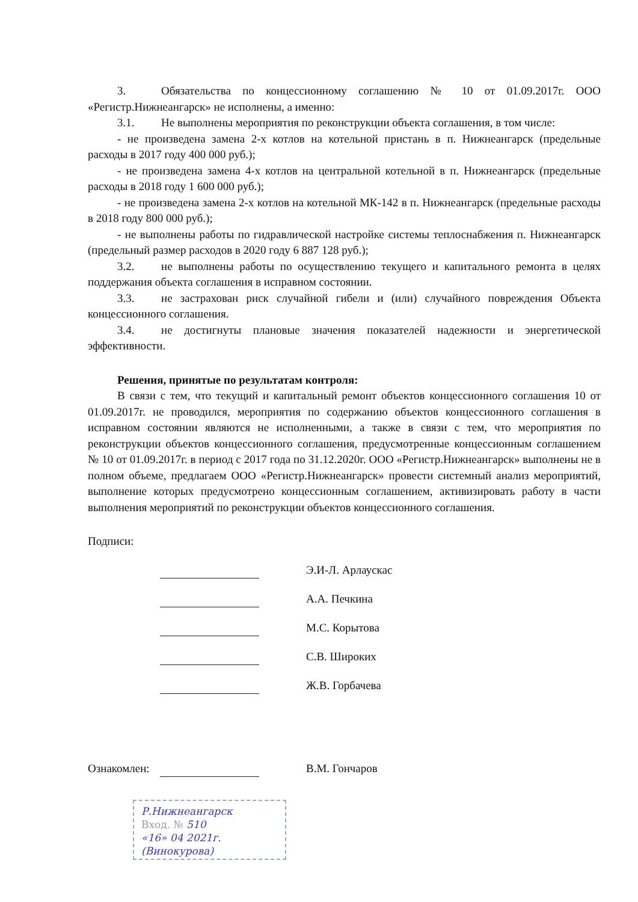3. Обязательства по концессионному соглашению № 10 от 01.09.2017г. ООО «Регистр.Нижнеангарск» не исполнены, а именно:
3.1. Не выполнены мероприятия по реконструкции объекта соглашения, в том числе:
- не произведена замена 2-х котлов на котельной пристань в п. Нижнеангарск (предельные расходы в 2017 году 400 000 руб.);
- не произведена замена 4-х котлов на центральной котельной в п. Нижнеангарск (предельные расходы в 2018 году 1 600 000 руб.);
- не произведена замена 2-х котлов на котельной МК-142 в п. Нижнеангарск (предельные расходы в 2018 году 800 000 руб.);
- не выполнены работы по гидравлической настройке системы теплоснабжения п. Нижнеангарск (предельный размер расходов в 2020 году 6 887 128 руб.);
3.2. не выполнены работы по осуществлению текущего и капитального ремонта в целях поддержания объекта соглашения в исправном состоянии.
3.3. не застрахован риск случайной гибели и (или) случайного повреждения Объекта концессионного соглашения.
3.4. не достигнуты плановые значения показателей надежности и энергетической эффективности.
Решения, принятые по результатам контроля:
В связи с тем, что текущий и капитальный ремонт объектов концессионного соглашения 10 от 01.09.2017г. не проводился, мероприятия по содержанию объектов концессионного соглашения в исправном состоянии являются не исполненными, а также в связи с тем, что мероприятия по реконструкции объектов концессионного соглашения, предусмотренные концессионным соглашением № 10 от 01.09.2017г. в период с 2017 года по 31.12.2020г. ООО «Регистр.Нижнеангарск» выполнены не в полном объеме, предлагаем ООО «Регистр.Нижнеангарск» провести системный анализ мероприятий, выполнение которых предусмотрено концессионным соглашением, активизировать работу в части выполнения мероприятий по реконструкции объектов концессионного соглашения.
Подписи:
Э.И-Л. Арлаускас
А.А. Печкина
М.С. Корытова
С.В. Широких
Ж.В. Горбачева
Ознакомлен:
В.М. Гончаров
Р.Нижнеангарск
Вход. № 510
«16» 04 2021г.
(Винокурова)